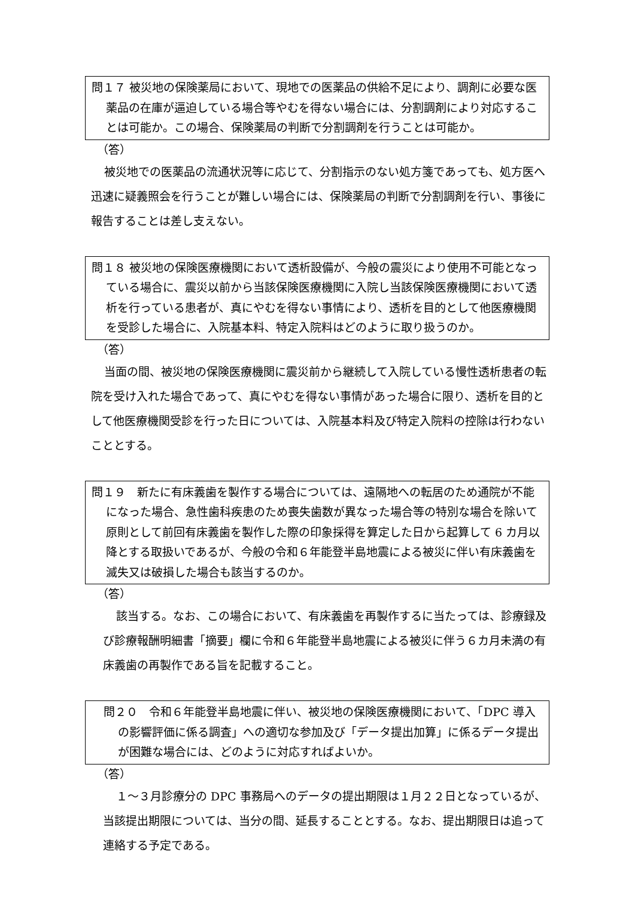問１７ 被災地の保険薬局において、現地での医薬品の供給不足により、調剤に必要な医薬品の在庫が逼迫している場合等やむを得ない場合には、分割調剤により対応することは可能か。この場合、保険薬局の判断で分割調剤を行うことは可能か。
（答）
被災地での医薬品の流通状況等に応じて、分割指示のない処方箋であっても、処方医へ迅速に疑義照会を行うことが難しい場合には、保険薬局の判断で分割調剤を行い、事後に報告することは差し支えない。
問１８ 被災地の保険医療機関において透析設備が、今般の震災により使用不可能となっている場合に、震災以前から当該保険医療機関に入院し当該保険医療機関において透析を行っている患者が、真にやむを得ない事情により、透析を目的として他医療機関を受診した場合に、入院基本料、特定入院料はどのように取り扱うのか。
（答）
当面の間、被災地の保険医療機関に震災前から継続して入院している慢性透析患者の転院を受け入れた場合であって、真にやむを得ない事情があった場合に限り、透析を目的として他医療機関受診を行った日については、入院基本料及び特定入院料の控除は行わないこととする。
問１９　新たに有床義歯を製作する場合については、遠隔地への転居のため通院が不能になった場合、急性歯科疾患のため喪失歯数が異なった場合等の特別な場合を除いて原則として前回有床義歯を製作した際の印象採得を算定した日から起算して 6 カ月以降とする取扱いであるが、今般の令和６年能登半島地震による被災に伴い有床義歯を滅失又は破損した場合も該当するのか。
（答）
該当する。なお、この場合において、有床義歯を再製作するに当たっては、診療録及び診療報酬明細書「摘要」欄に令和６年能登半島地震による被災に伴う６カ月未満の有床義歯の再製作である旨を記載すること。
問２０　令和６年能登半島地震に伴い、被災地の保険医療機関において、「DPC 導入の影響評価に係る調査」への適切な参加及び「データ提出加算」に係るデータ提出が困難な場合には、どのように対応すればよいか。
（答）
１～３月診療分の DPC 事務局へのデータの提出期限は１月２２日となっているが、当該提出期限については、当分の間、延長することとする。なお、提出期限日は追って連絡する予定である。